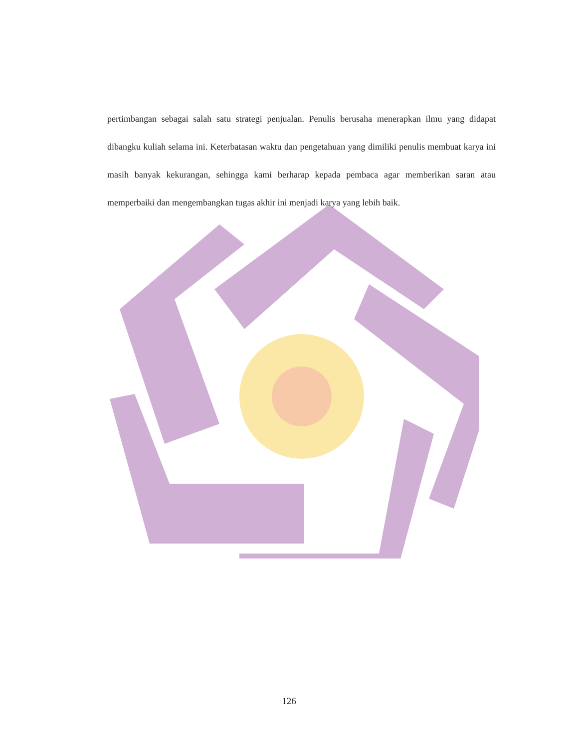pertimbangan sebagai salah satu strategi penjualan. Penulis berusaha menerapkan ilmu yang didapat dibangku kuliah selama ini. Keterbatasan waktu dan pengetahuan yang dimiliki penulis membuat karya ini masih banyak kekurangan, sehingga kami berharap kepada pembaca agar memberikan saran atau memperbaiki dan mengembangkan tugas akhir ini menjadi karya yang lebih baik.
126